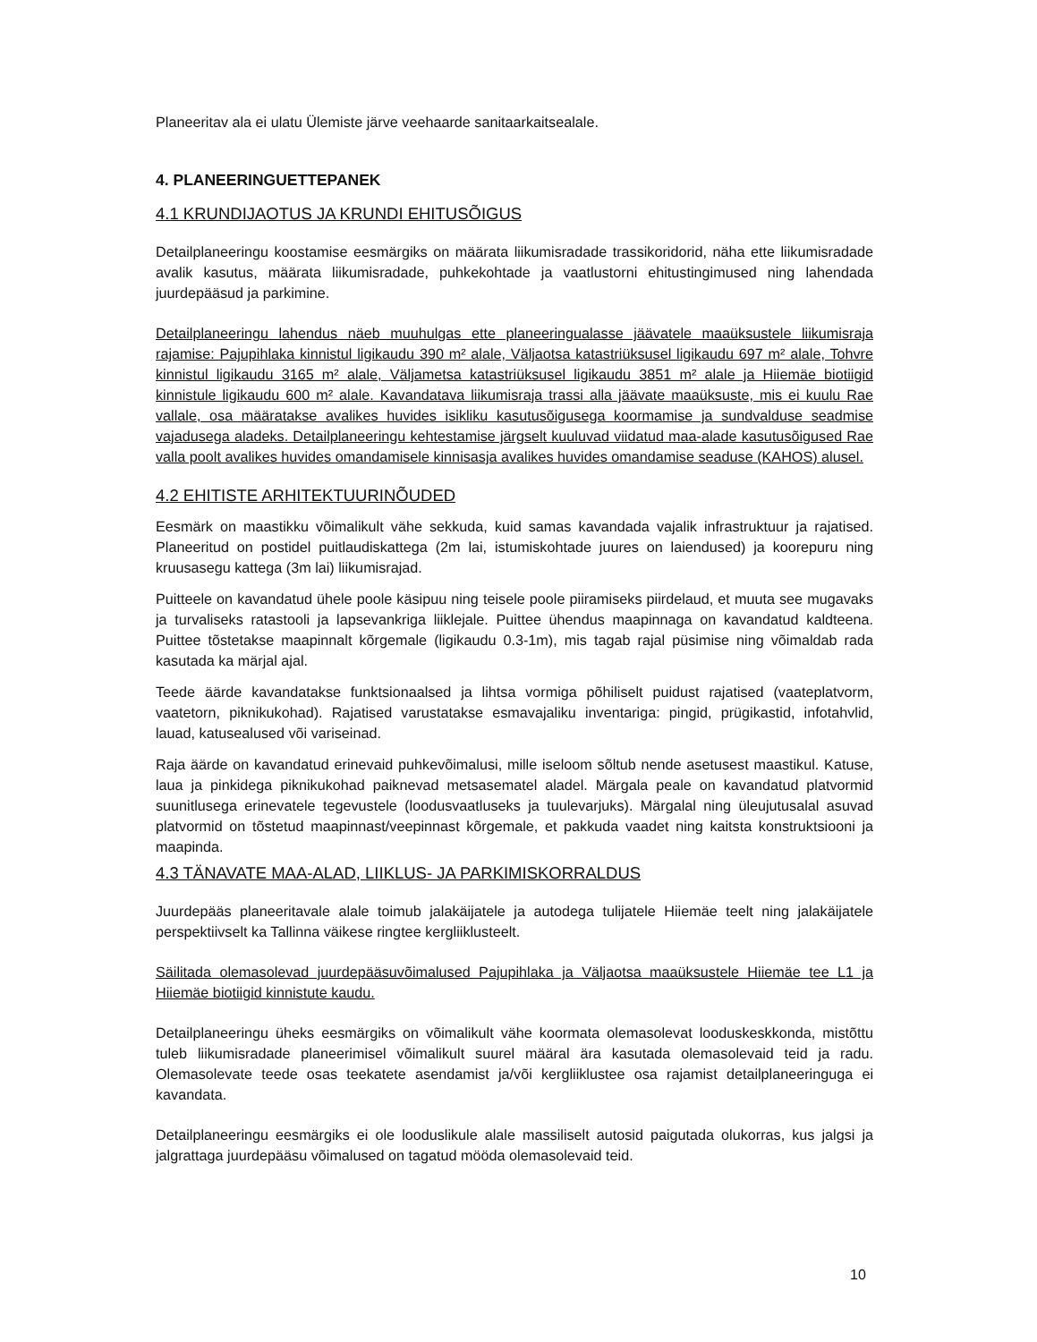Planeeritav ala ei ulatu Ülemiste järve veehaarde sanitaarkaitsealale.
4. PLANEERINGUETTEPANEK
4.1 KRUNDIJAOTUS JA KRUNDI EHITUSÕIGUS
Detailplaneeringu koostamise eesmärgiks on määrata liikumisradade trassikoridorid, näha ette liikumisradade avalik kasutus, määrata liikumisradade, puhkekohtade ja vaatlustorni ehitustingimused ning lahendada juurdepääsud ja parkimine.
Detailplaneeringu lahendus näeb muuhulgas ette planeeringualasse jäävatele maaüksustele liikumisraja rajamise: Pajupihlaka kinnistul ligikaudu 390 m² alale, Väljaotsa katastriüksusel ligikaudu 697 m² alale, Tohvre kinnistul ligikaudu 3165 m² alale, Väljametsa katastriüksusel ligikaudu 3851 m² alale ja Hiiemäe biotiigid kinnistule ligikaudu 600 m² alale. Kavandatava liikumisraja trassi alla jäävate maaüksuste, mis ei kuulu Rae vallale, osa määratakse avalikes huvides isikliku kasutusõigusega koormamise ja sundvalduse seadmise vajadusega aladeks. Detailplaneeringu kehtestamise järgselt kuuluvad viidatud maa-alade kasutusõigused Rae valla poolt avalikes huvides omandamisele kinnisasja avalikes huvides omandamise seaduse (KAHOS) alusel.
4.2 EHITISTE ARHITEKTUURINÕUDED
Eesmärk on maastikku võimalikult vähe sekkuda, kuid samas kavandada vajalik infrastruktuur ja rajatised. Planeeritud on postidel puitlaudiskattega (2m lai, istumiskohtade juures on laiendused) ja koorepuru ning kruusasegu kattega (3m lai) liikumisrajad.
Puitteele on kavandatud ühele poole käsipuu ning teisele poole piiramiseks piirdelaud, et muuta see mugavaks ja turvaliseks ratastooli ja lapsevankriga liiklejale. Puittee ühendus maapinnaga on kavandatud kaldteena. Puittee tõstetakse maapinnalt kõrgemale (ligikaudu 0.3-1m), mis tagab rajal püsimise ning võimaldab rada kasutada ka märjal ajal.
Teede äärde kavandatakse funktsionaalsed ja lihtsa vormiga põhiliselt puidust rajatised (vaateplatvorm, vaatetorn, piknikukohad). Rajatised varustatakse esmavajaliku inventariga: pingid, prügikastid, infotahvlid, lauad, katusealused või variseinad.
Raja äärde on kavandatud erinevaid puhkevõimalusi, mille iseloom sõltub nende asetusest maastikul. Katuse, laua ja pinkidega piknikukohad paiknevad metsasematel aladel. Märgala peale on kavandatud platvormid suunitlusega erinevatele tegevustele (loodusvaatluseks ja tuulevarjuks). Märgalal ning üleujutusalal asuvad platvormid on tõstetud maapinnast/veepinnast kõrgemale, et pakkuda vaadet ning kaitsta konstruktsiooni ja maapinda.
4.3 TÄNAVATE MAA-ALAD, LIIKLUS- JA PARKIMISKORRALDUS
Juurdepääs planeeritavale alale toimub jalakäijatele ja autodega tulijatele Hiiemäe teelt ning jalakäijatele perspektiivselt ka Tallinna väikese ringtee kergliiklusteelt.
Säilitada olemasolevad juurdepääsuvõimalused Pajupihlaka ja Väljaotsa maaüksustele Hiiemäe tee L1 ja Hiiemäe biotiigid kinnistute kaudu.
Detailplaneeringu üheks eesmärgiks on võimalikult vähe koormata olemasolevat looduskeskkonda, mistõttu tuleb liikumisradade planeerimisel võimalikult suurel määral ära kasutada olemasolevaid teid ja radu. Olemasolevate teede osas teekatete asendamist ja/või kergliiklustee osa rajamist detailplaneeringuga ei kavandata.
Detailplaneeringu eesmärgiks ei ole looduslikule alale massiliselt autosid paigutada olukorras, kus jalgsi ja jalgrattaga juurdepääsu võimalused on tagatud mööda olemasolevaid teid.
10